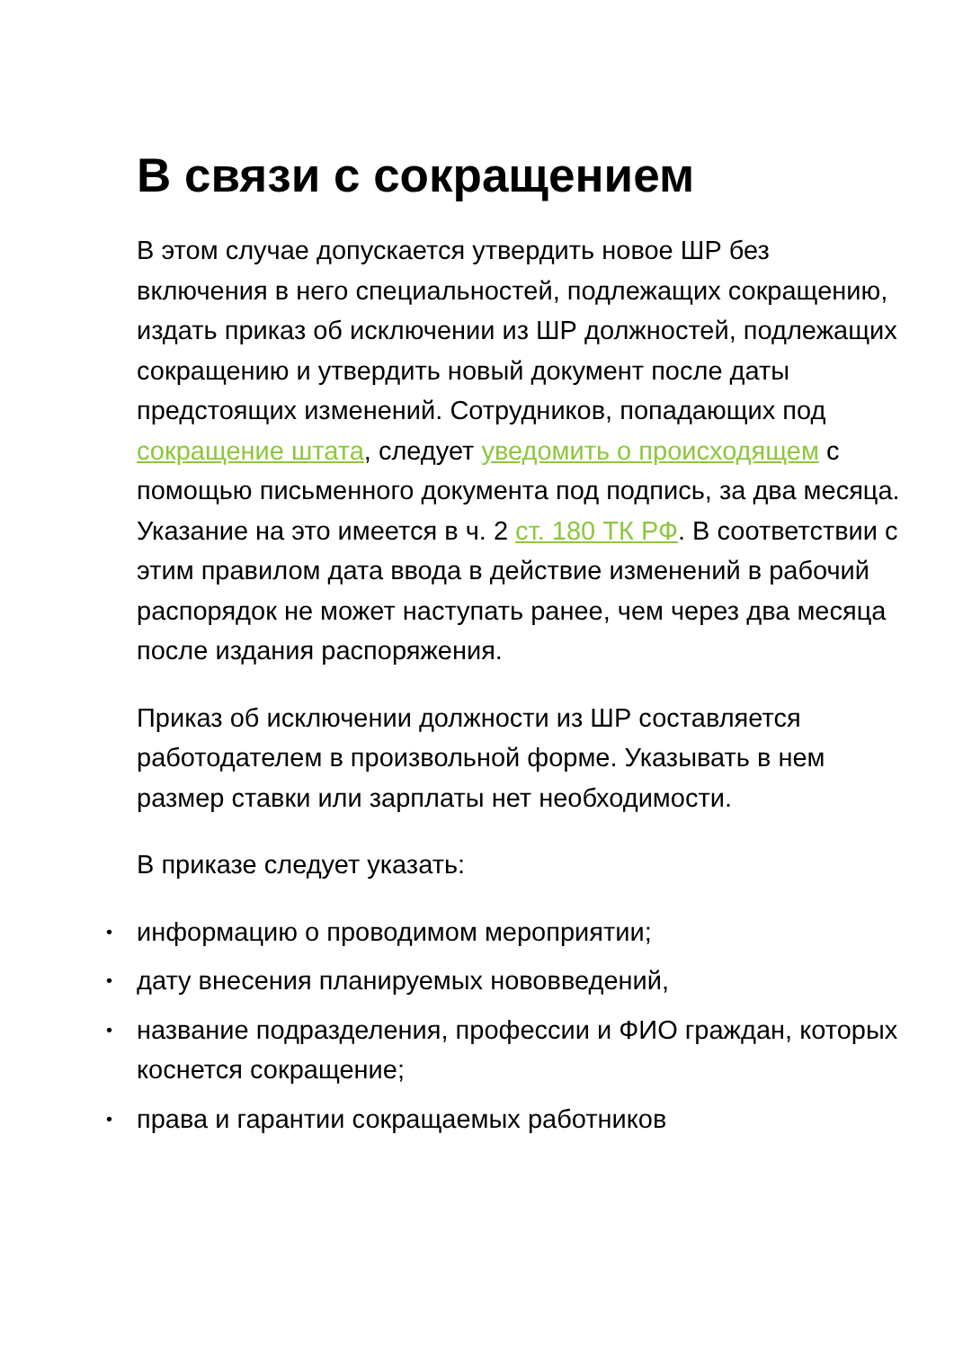В связи с сокращением
В этом случае допускается утвердить новое ШР без включения в него специальностей, подлежащих сокращению, издать приказ об исключении из ШР должностей, подлежащих сокращению и утвердить новый документ после даты предстоящих изменений. Сотрудников, попадающих под сокращение штата, следует уведомить о происходящем с помощью письменного документа под подпись, за два месяца. Указание на это имеется в ч. 2 ст. 180 ТК РФ. В соответствии с этим правилом дата ввода в действие изменений в рабочий распорядок не может наступать ранее, чем через два месяца после издания распоряжения.
Приказ об исключении должности из ШР составляется работодателем в произвольной форме. Указывать в нем размер ставки или зарплаты нет необходимости.
В приказе следует указать:
• информацию о проводимом мероприятии;
• дату внесения планируемых нововведений,
• название подразделения, профессии и ФИО граждан, которых коснется сокращение;
• права и гарантии сокращаемых работников